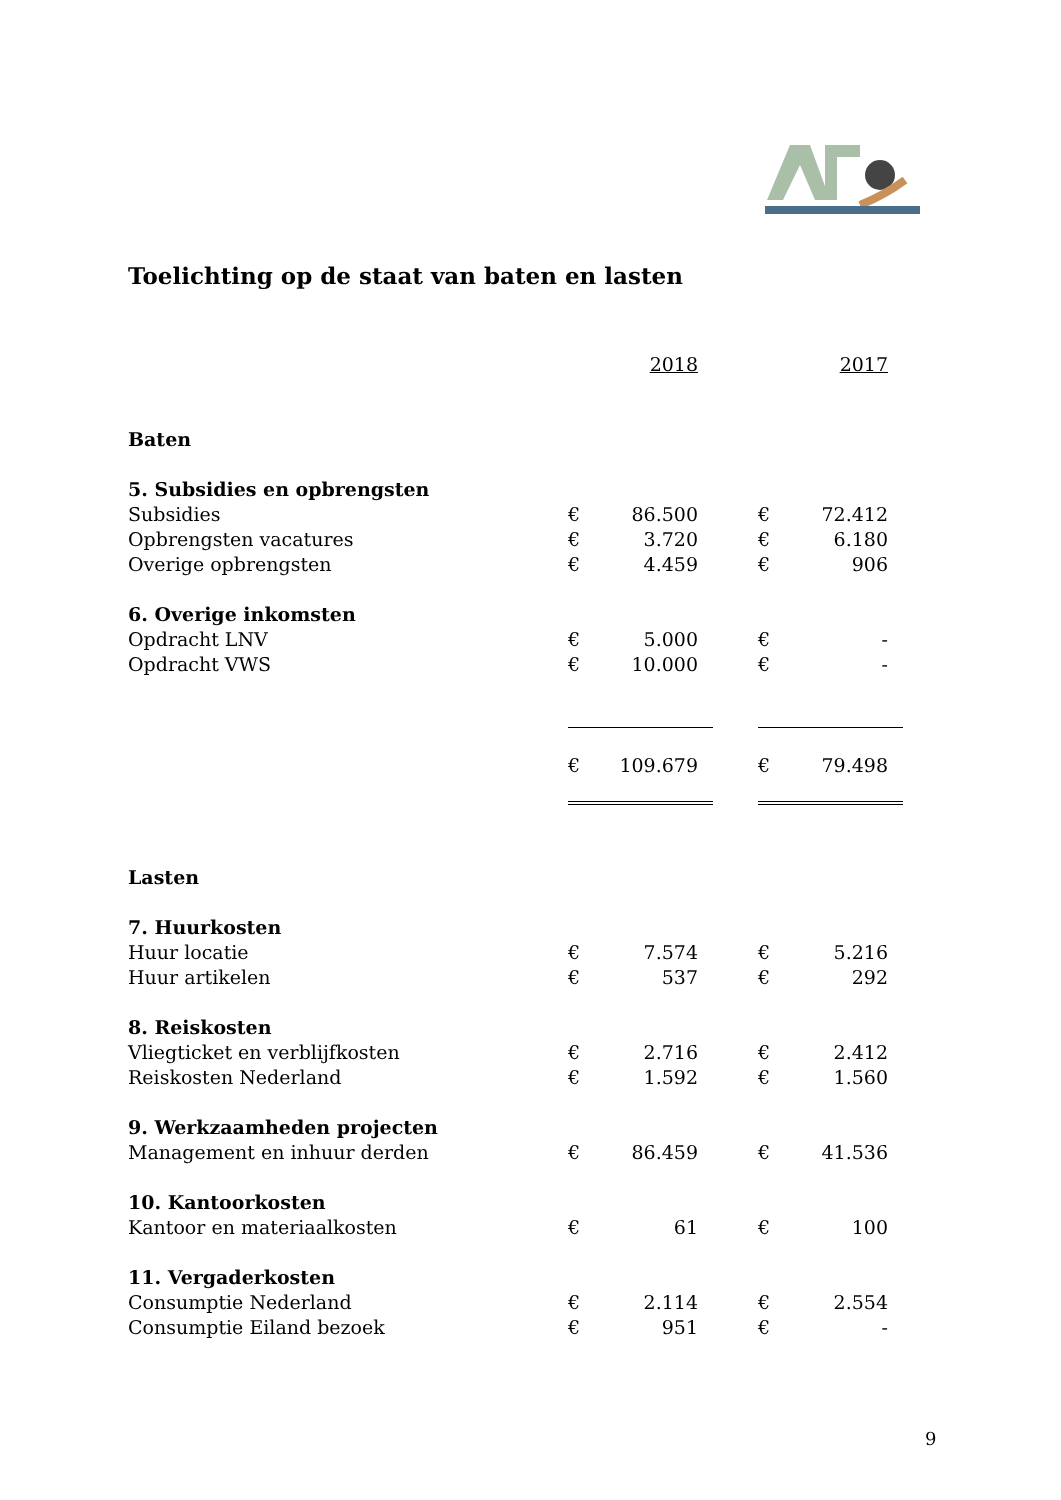Toelichting op de staat van baten en lasten
| | | 2018 | | | 2017 |
| Baten | | | | | |
| 5. Subsidies en opbrengsten | | | | | |
| Subsidies | € | 86.500 | | € | 72.412 |
| Opbrengsten vacatures | € | 3.720 | | € | 6.180 |
| Overige opbrengsten | € | 4.459 | | € | 906 |
| 6. Overige inkomsten | | | | | |
| Opdracht LNV | € | 5.000 | | € | - |
| Opdracht VWS | € | 10.000 | | € | - |
| | € | 109.679 | | € | 79.498 |
| Lasten | | | | | |
| 7. Huurkosten | | | | | |
| Huur locatie | € | 7.574 | | € | 5.216 |
| Huur artikelen | € | 537 | | € | 292 |
| 8. Reiskosten | | | | | |
| Vliegticket en verblijfkosten | € | 2.716 | | € | 2.412 |
| Reiskosten Nederland | € | 1.592 | | € | 1.560 |
| 9. Werkzaamheden projecten | | | | | |
| Management en inhuur derden | € | 86.459 | | € | 41.536 |
| 10. Kantoorkosten | | | | | |
| Kantoor en materiaalkosten | € | 61 | | € | 100 |
| 11. Vergaderkosten | | | | | |
| Consumptie Nederland | € | 2.114 | | € | 2.554 |
| Consumptie Eiland bezoek | € | 951 | | € | - |
9